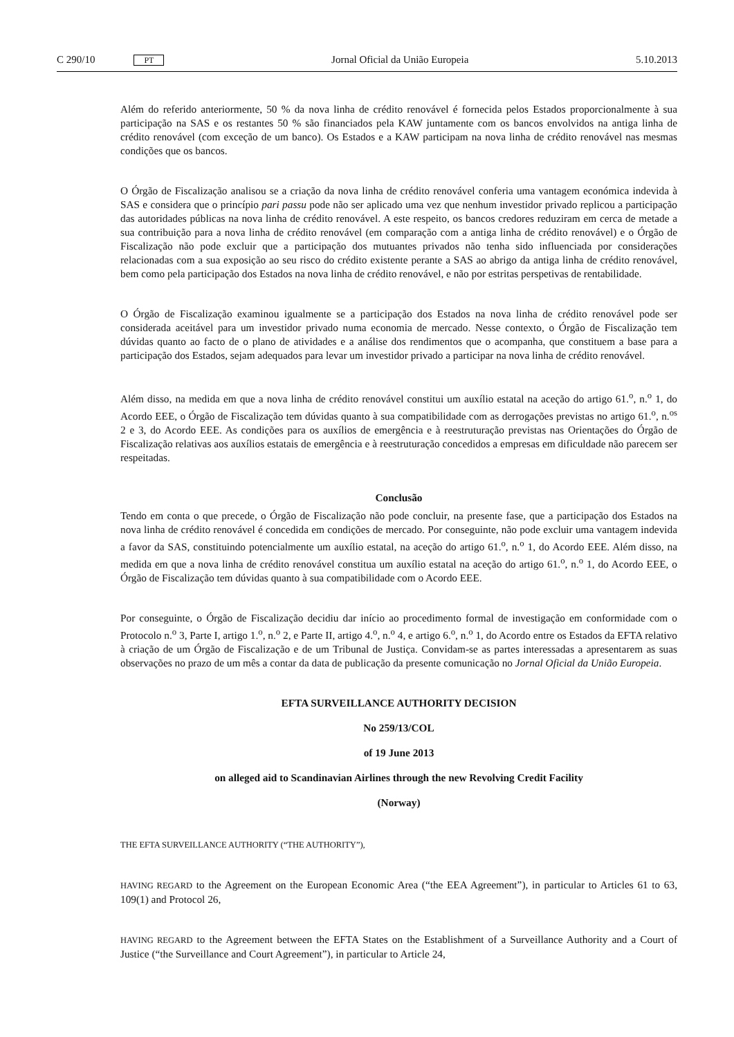C 290/10 PT
Jornal Oficial da União Europeia 5.10.2013
Além do referido anteriormente, 50 % da nova linha de crédito renovável é fornecida pelos Estados proporcionalmente à sua participação na SAS e os restantes 50 % são financiados pela KAW juntamente com os bancos envolvidos na antiga linha de crédito renovável (com exceção de um banco). Os Estados e a KAW participam na nova linha de crédito renovável nas mesmas condições que os bancos.
O Órgão de Fiscalização analisou se a criação da nova linha de crédito renovável conferia uma vantagem económica indevida à SAS e considera que o princípio pari passu pode não ser aplicado uma vez que nenhum investidor privado replicou a participação das autoridades públicas na nova linha de crédito renovável. A este respeito, os bancos credores reduziram em cerca de metade a sua contribuição para a nova linha de crédito renovável (em comparação com a antiga linha de crédito renovável) e o Órgão de Fiscalização não pode excluir que a participação dos mutuantes privados não tenha sido influenciada por considerações relacionadas com a sua exposição ao seu risco do crédito existente perante a SAS ao abrigo da antiga linha de crédito renovável, bem como pela participação dos Estados na nova linha de crédito renovável, e não por estritas perspetivas de rentabilidade.
O Órgão de Fiscalização examinou igualmente se a participação dos Estados na nova linha de crédito renovável pode ser considerada aceitável para um investidor privado numa economia de mercado. Nesse contexto, o Órgão de Fiscalização tem dúvidas quanto ao facto de o plano de atividades e a análise dos rendimentos que o acompanha, que constituem a base para a participação dos Estados, sejam adequados para levar um investidor privado a participar na nova linha de crédito renovável.
Além disso, na medida em que a nova linha de crédito renovável constitui um auxílio estatal na aceção do artigo 61.<sup>o</sup>, n.<sup>o</sup> 1, do Acordo EEE, o Órgão de Fiscalização tem dúvidas quanto à sua compatibilidade com as derrogações previstas no artigo 61.<sup>o</sup>, n.<sup>os</sup> 2 e 3, do Acordo EEE. As condições para os auxílios de emergência e à reestruturação previstas nas Orientações do Órgão de Fiscalização relativas aos auxílios estatais de emergência e à reestruturação concedidos a empresas em dificuldade não parecem ser respeitadas.
Conclusão
Tendo em conta o que precede, o Órgão de Fiscalização não pode concluir, na presente fase, que a participação dos Estados na nova linha de crédito renovável é concedida em condições de mercado. Por conseguinte, não pode excluir uma vantagem indevida a favor da SAS, constituindo potencialmente um auxílio estatal, na aceção do artigo 61.<sup>o</sup>, n.<sup>o</sup> 1, do Acordo EEE. Além disso, na medida em que a nova linha de crédito renovável constitua um auxílio estatal na aceção do artigo 61.<sup>o</sup>, n.<sup>o</sup> 1, do Acordo EEE, o Órgão de Fiscalização tem dúvidas quanto à sua compatibilidade com o Acordo EEE.
Por conseguinte, o Órgão de Fiscalização decidiu dar início ao procedimento formal de investigação em conformidade com o Protocolo n.<sup>o</sup> 3, Parte I, artigo 1.<sup>o</sup>, n.<sup>o</sup> 2, e Parte II, artigo 4.<sup>o</sup>, n.<sup>o</sup> 4, e artigo 6.<sup>o</sup>, n.<sup>o</sup> 1, do Acordo entre os Estados da EFTA relativo à criação de um Órgão de Fiscalização e de um Tribunal de Justiça. Convidam-se as partes interessadas a apresentarem as suas observações no prazo de um mês a contar da data de publicação da presente comunicação no Jornal Oficial da União Europeia.
EFTA SURVEILLANCE AUTHORITY DECISION
No 259/13/COL
of 19 June 2013
on alleged aid to Scandinavian Airlines through the new Revolving Credit Facility
(Norway)
THE EFTA SURVEILLANCE AUTHORITY (“THE AUTHORITY”),
HAVING REGARD to the Agreement on the European Economic Area (“the EEA Agreement”), in particular to Articles 61 to 63, 109(1) and Protocol 26,
HAVING REGARD to the Agreement between the EFTA States on the Establishment of a Surveillance Authority and a Court of Justice (“the Surveillance and Court Agreement”), in particular to Article 24,